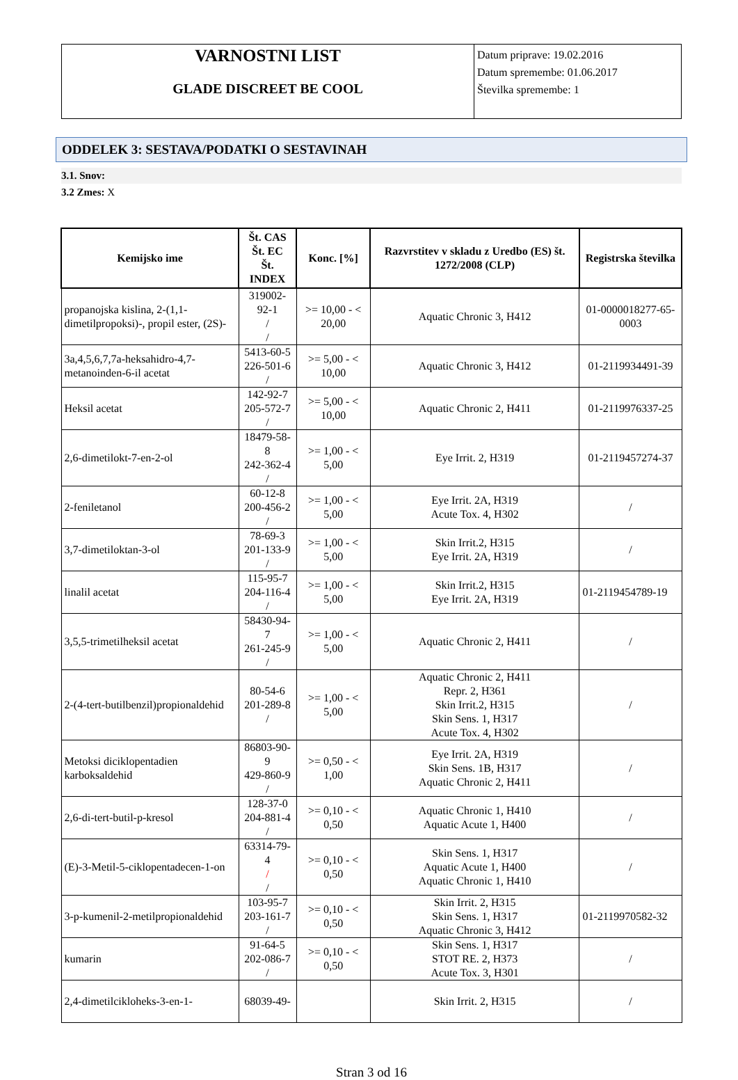VARNOSTNI LIST
GLADE DISCREET BE COOL
Datum priprave: 19.02.2016
Datum spremembe: 01.06.2017
Številka spremembe: 1
ODDELEK 3: SESTAVA/PODATKI O SESTAVINAH
3.1. Snov:
3.2 Zmes: X
| Kemijsko ime | Št. CAS Št. EC Št. INDEX | Konc. [%] | Razvrstitev v skladu z Uredbo (ES) št. 1272/2008 (CLP) | Registrska številka |
| --- | --- | --- | --- | --- |
| propanojska kislina, 2-(1,1-dimetilpropoksi)-, propil ester, (2S)- | 319002-92-1 / / | >= 10,00 - < 20,00 | Aquatic Chronic 3, H412 | 01-0000018277-65-0003 |
| 3a,4,5,6,7,7a-heksahidro-4,7-metanoinden-6-il acetat | 5413-60-5 226-501-6 / | >= 5,00 - < 10,00 | Aquatic Chronic 3, H412 | 01-2119934491-39 |
| Heksil acetat | 142-92-7 205-572-7 / | >= 5,00 - < 10,00 | Aquatic Chronic 2, H411 | 01-2119976337-25 |
| 2,6-dimetilokt-7-en-2-ol | 18479-58-8 242-362-4 / | >= 1,00 - < 5,00 | Eye Irrit. 2, H319 | 01-2119457274-37 |
| 2-feniletanol | 60-12-8 200-456-2 / | >= 1,00 - < 5,00 | Eye Irrit. 2A, H319 Acute Tox. 4, H302 | / |
| 3,7-dimetiloktan-3-ol | 78-69-3 201-133-9 / | >= 1,00 - < 5,00 | Skin Irrit.2, H315 Eye Irrit. 2A, H319 | / |
| linalil acetat | 115-95-7 204-116-4 / | >= 1,00 - < 5,00 | Skin Irrit.2, H315 Eye Irrit. 2A, H319 | 01-2119454789-19 |
| 3,5,5-trimetilheksil acetat | 58430-94-7 261-245-9 / | >= 1,00 - < 5,00 | Aquatic Chronic 2, H411 | / |
| 2-(4-tert-butilbenzil)propionaldehid | 80-54-6 201-289-8 / | >= 1,00 - < 5,00 | Aquatic Chronic 2, H411 Repr. 2, H361 Skin Irrit.2, H315 Skin Sens. 1, H317 Acute Tox. 4, H302 | / |
| Metoksi diciklopentadien karboksaldehid | 86803-90-9 429-860-9 / | >= 0,50 - < 1,00 | Eye Irrit. 2A, H319 Skin Sens. 1B, H317 Aquatic Chronic 2, H411 | / |
| 2,6-di-tert-butil-p-kresol | 128-37-0 204-881-4 / | >= 0,10 - < 0,50 | Aquatic Chronic 1, H410 Aquatic Acute 1, H400 | / |
| (E)-3-Metil-5-ciklopentadecen-1-on | 63314-79-4 / / | >= 0,10 - < 0,50 | Skin Sens. 1, H317 Aquatic Acute 1, H400 Aquatic Chronic 1, H410 | / |
| 3-p-kumenil-2-metilpropionaldehid | 103-95-7 203-161-7 / | >= 0,10 - < 0,50 | Skin Irrit. 2, H315 Skin Sens. 1, H317 Aquatic Chronic 3, H412 | 01-2119970582-32 |
| kumarin | 91-64-5 202-086-7 / | >= 0,10 - < 0,50 | Skin Sens. 1, H317 STOT RE. 2, H373 Acute Tox. 3, H301 | / |
| 2,4-dimetilcikloheks-3-en-1- | 68039-49- | | Skin Irrit. 2, H315 | / |
Stran 3 od 16